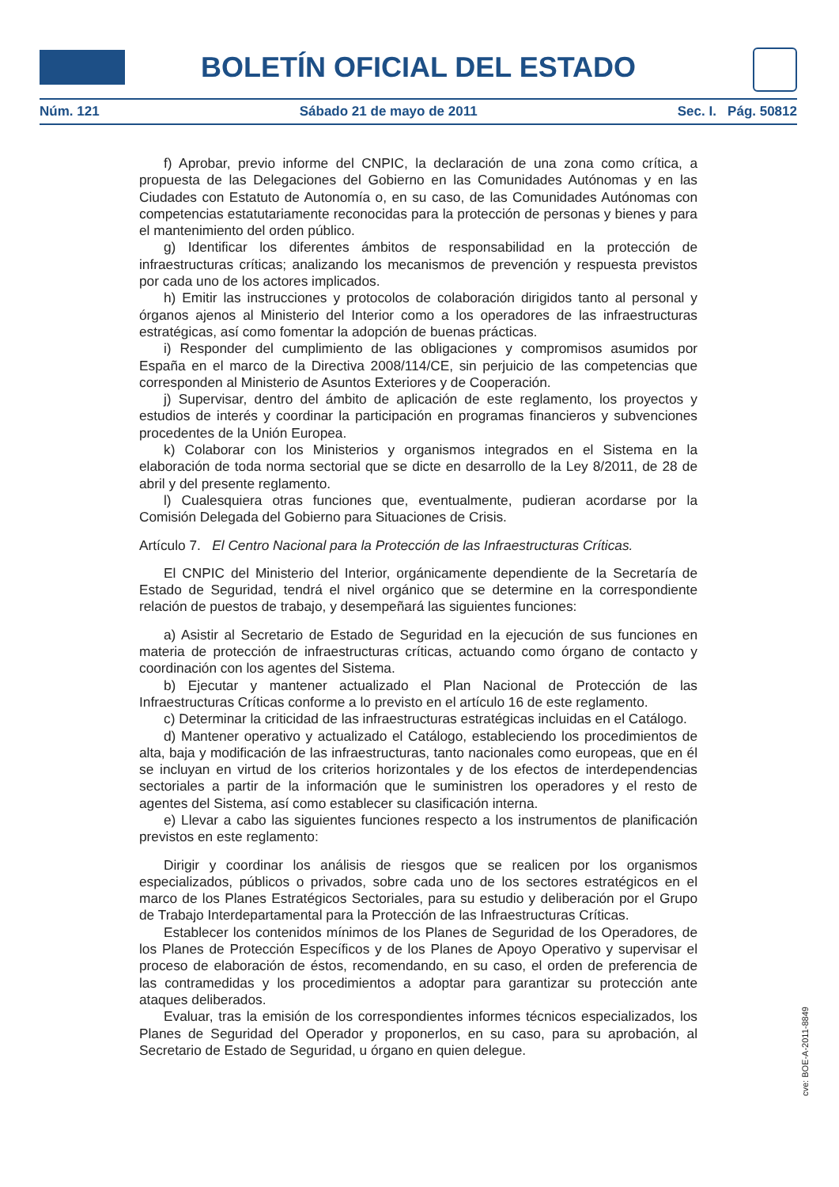BOLETÍN OFICIAL DEL ESTADO
Núm. 121 Sábado 21 de mayo de 2011 Sec. I. Pág. 50812
f) Aprobar, previo informe del CNPIC, la declaración de una zona como crítica, a propuesta de las Delegaciones del Gobierno en las Comunidades Autónomas y en las Ciudades con Estatuto de Autonomía o, en su caso, de las Comunidades Autónomas con competencias estatutariamente reconocidas para la protección de personas y bienes y para el mantenimiento del orden público.
g) Identificar los diferentes ámbitos de responsabilidad en la protección de infraestructuras críticas; analizando los mecanismos de prevención y respuesta previstos por cada uno de los actores implicados.
h) Emitir las instrucciones y protocolos de colaboración dirigidos tanto al personal y órganos ajenos al Ministerio del Interior como a los operadores de las infraestructuras estratégicas, así como fomentar la adopción de buenas prácticas.
i) Responder del cumplimiento de las obligaciones y compromisos asumidos por España en el marco de la Directiva 2008/114/CE, sin perjuicio de las competencias que corresponden al Ministerio de Asuntos Exteriores y de Cooperación.
j) Supervisar, dentro del ámbito de aplicación de este reglamento, los proyectos y estudios de interés y coordinar la participación en programas financieros y subvenciones procedentes de la Unión Europea.
k) Colaborar con los Ministerios y organismos integrados en el Sistema en la elaboración de toda norma sectorial que se dicte en desarrollo de la Ley 8/2011, de 28 de abril y del presente reglamento.
l) Cualesquiera otras funciones que, eventualmente, pudieran acordarse por la Comisión Delegada del Gobierno para Situaciones de Crisis.
Artículo 7. El Centro Nacional para la Protección de las Infraestructuras Críticas.
El CNPIC del Ministerio del Interior, orgánicamente dependiente de la Secretaría de Estado de Seguridad, tendrá el nivel orgánico que se determine en la correspondiente relación de puestos de trabajo, y desempeñará las siguientes funciones:
a) Asistir al Secretario de Estado de Seguridad en la ejecución de sus funciones en materia de protección de infraestructuras críticas, actuando como órgano de contacto y coordinación con los agentes del Sistema.
b) Ejecutar y mantener actualizado el Plan Nacional de Protección de las Infraestructuras Críticas conforme a lo previsto en el artículo 16 de este reglamento.
c) Determinar la criticidad de las infraestructuras estratégicas incluidas en el Catálogo.
d) Mantener operativo y actualizado el Catálogo, estableciendo los procedimientos de alta, baja y modificación de las infraestructuras, tanto nacionales como europeas, que en él se incluyan en virtud de los criterios horizontales y de los efectos de interdependencias sectoriales a partir de la información que le suministren los operadores y el resto de agentes del Sistema, así como establecer su clasificación interna.
e) Llevar a cabo las siguientes funciones respecto a los instrumentos de planificación previstos en este reglamento:
Dirigir y coordinar los análisis de riesgos que se realicen por los organismos especializados, públicos o privados, sobre cada uno de los sectores estratégicos en el marco de los Planes Estratégicos Sectoriales, para su estudio y deliberación por el Grupo de Trabajo Interdepartamental para la Protección de las Infraestructuras Críticas.
Establecer los contenidos mínimos de los Planes de Seguridad de los Operadores, de los Planes de Protección Específicos y de los Planes de Apoyo Operativo y supervisar el proceso de elaboración de éstos, recomendando, en su caso, el orden de preferencia de las contramedidas y los procedimientos a adoptar para garantizar su protección ante ataques deliberados.
Evaluar, tras la emisión de los correspondientes informes técnicos especializados, los Planes de Seguridad del Operador y proponerlos, en su caso, para su aprobación, al Secretario de Estado de Seguridad, u órgano en quien delegue.
cve: BOE-A-2011-8849